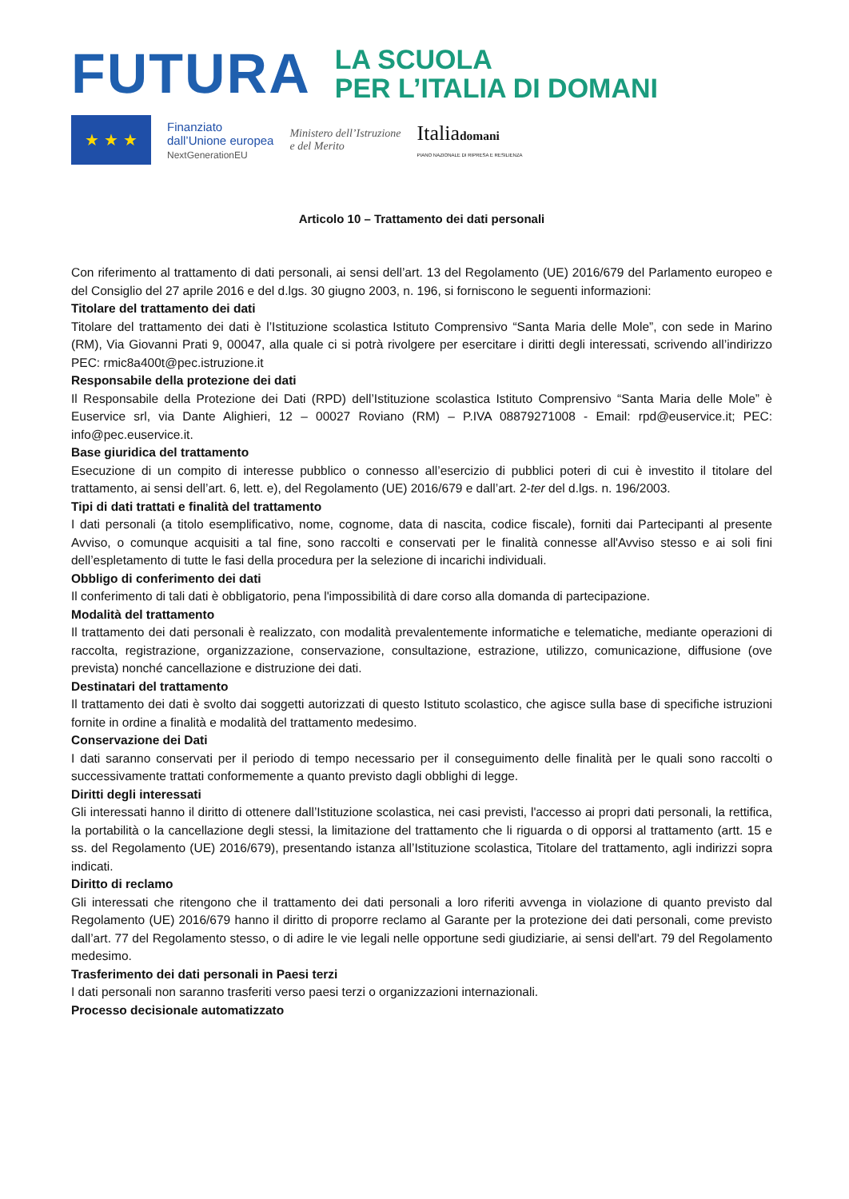FUTURA
LA SCUOLA
PER L’ITALIA DI DOMANI
★ ★ ★
Finanziato
dall’Unione europea
NextGenerationEU
Ministero dell’Istruzione
e del Merito
Italiadomani
PIANO NAZIONALE DI RIPRESA E RESILIENZA
Articolo 10 – Trattamento dei dati personali
Con riferimento al trattamento di dati personali, ai sensi dell’art. 13 del Regolamento (UE) 2016/679 del Parlamento europeo e del Consiglio del 27 aprile 2016 e del d.lgs. 30 giugno 2003, n. 196, si forniscono le seguenti informazioni:
Titolare del trattamento dei dati
Titolare del trattamento dei dati è l’Istituzione scolastica Istituto Comprensivo “Santa Maria delle Mole”, con sede in Marino (RM), Via Giovanni Prati 9, 00047, alla quale ci si potrà rivolgere per esercitare i diritti degli interessati, scrivendo all’indirizzo PEC: rmic8a400t@pec.istruzione.it
Responsabile della protezione dei dati
Il Responsabile della Protezione dei Dati (RPD) dell’Istituzione scolastica Istituto Comprensivo “Santa Maria delle Mole” è Euservice srl, via Dante Alighieri, 12 – 00027 Roviano (RM) – P.IVA 08879271008 - Email: rpd@euservice.it; PEC: info@pec.euservice.it.
Base giuridica del trattamento
Esecuzione di un compito di interesse pubblico o connesso all’esercizio di pubblici poteri di cui è investito il titolare del trattamento, ai sensi dell’art. 6, lett. e), del Regolamento (UE) 2016/679 e dall’art. 2-ter del d.lgs. n. 196/2003.
Tipi di dati trattati e finalità del trattamento
I dati personali (a titolo esemplificativo, nome, cognome, data di nascita, codice fiscale), forniti dai Partecipanti al presente Avviso, o comunque acquisiti a tal fine, sono raccolti e conservati per le finalità connesse all'Avviso stesso e ai soli fini dell’espletamento di tutte le fasi della procedura per la selezione di incarichi individuali.
Obbligo di conferimento dei dati
Il conferimento di tali dati è obbligatorio, pena l'impossibilità di dare corso alla domanda di partecipazione.
Modalità del trattamento
Il trattamento dei dati personali è realizzato, con modalità prevalentemente informatiche e telematiche, mediante operazioni di raccolta, registrazione, organizzazione, conservazione, consultazione, estrazione, utilizzo, comunicazione, diffusione (ove prevista) nonché cancellazione e distruzione dei dati.
Destinatari del trattamento
Il trattamento dei dati è svolto dai soggetti autorizzati di questo Istituto scolastico, che agisce sulla base di specifiche istruzioni fornite in ordine a finalità e modalità del trattamento medesimo.
Conservazione dei Dati
I dati saranno conservati per il periodo di tempo necessario per il conseguimento delle finalità per le quali sono raccolti o successivamente trattati conformemente a quanto previsto dagli obblighi di legge.
Diritti degli interessati
Gli interessati hanno il diritto di ottenere dall’Istituzione scolastica, nei casi previsti, l'accesso ai propri dati personali, la rettifica, la portabilità o la cancellazione degli stessi, la limitazione del trattamento che li riguarda o di opporsi al trattamento (artt. 15 e ss. del Regolamento (UE) 2016/679), presentando istanza all’Istituzione scolastica, Titolare del trattamento, agli indirizzi sopra indicati.
Diritto di reclamo
Gli interessati che ritengono che il trattamento dei dati personali a loro riferiti avvenga in violazione di quanto previsto dal Regolamento (UE) 2016/679 hanno il diritto di proporre reclamo al Garante per la protezione dei dati personali, come previsto dall’art. 77 del Regolamento stesso, o di adire le vie legali nelle opportune sedi giudiziarie, ai sensi dell'art. 79 del Regolamento medesimo.
Trasferimento dei dati personali in Paesi terzi
I dati personali non saranno trasferiti verso paesi terzi o organizzazioni internazionali.
Processo decisionale automatizzato